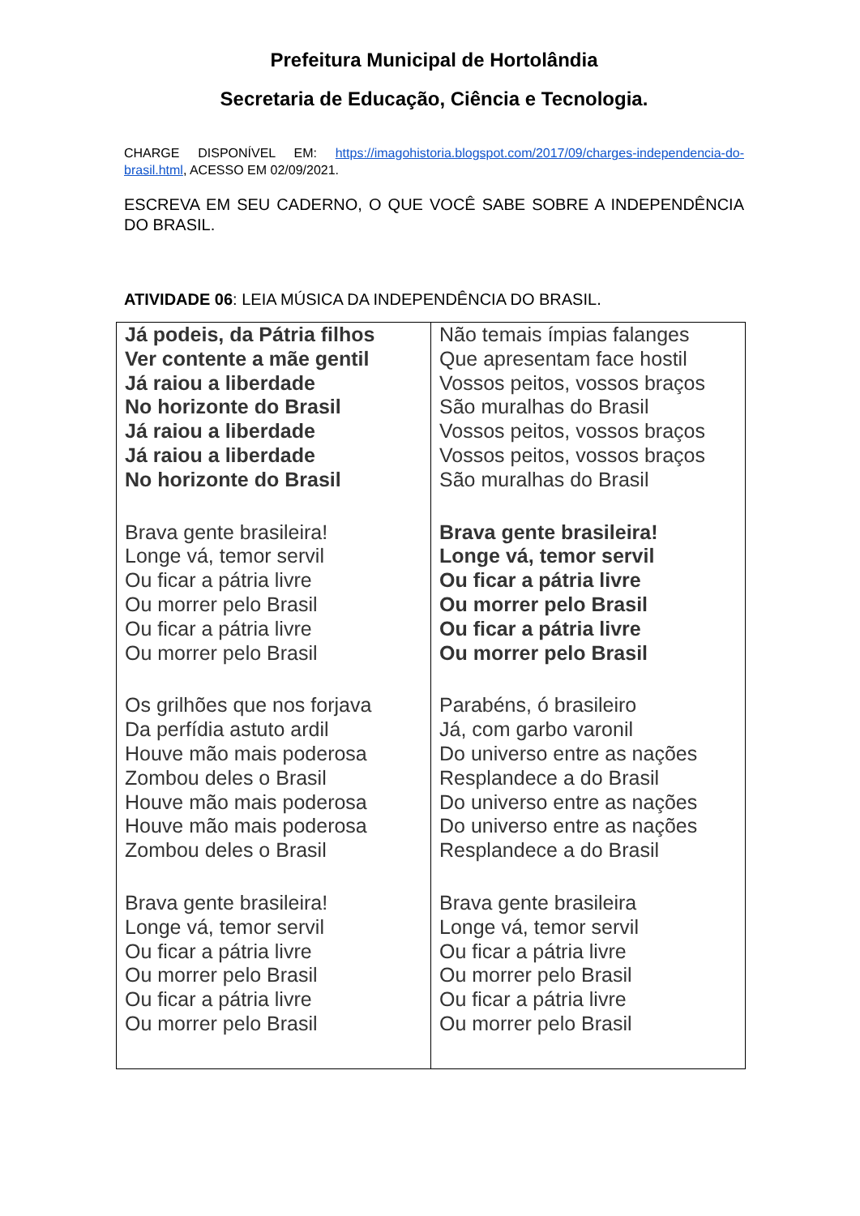Prefeitura Municipal de Hortolândia
Secretaria de Educação, Ciência e Tecnologia.
CHARGE DISPONÍVEL EM: https://imagohistoria.blogspot.com/2017/09/charges-independencia-do-brasil.html, ACESSO EM 02/09/2021.
ESCREVA EM SEU CADERNO, O QUE VOCÊ SABE SOBRE A INDEPENDÊNCIA DO BRASIL.
ATIVIDADE 06: LEIA MÚSICA DA INDEPENDÊNCIA DO BRASIL.
| Já podeis, da Pátria filhos Ver contente a mãe gentil Já raiou a liberdade No horizonte do Brasil Já raiou a liberdade Já raiou a liberdade No horizonte do Brasil Brava gente brasileira! Longe vá, temor servil Ou ficar a pátria livre Ou morrer pelo Brasil Ou ficar a pátria livre Ou morrer pelo Brasil Os grilhões que nos forjava Da perfídia astuto ardil Houve mão mais poderosa Zombou deles o Brasil Houve mão mais poderosa Houve mão mais poderosa Zombou deles o Brasil Brava gente brasileira! Longe vá, temor servil Ou ficar a pátria livre Ou morrer pelo Brasil Ou ficar a pátria livre Ou morrer pelo Brasil | Não temais ímpias falanges Que apresentam face hostil Vossos peitos, vossos braços São muralhas do Brasil Vossos peitos, vossos braços Vossos peitos, vossos braços São muralhas do Brasil Brava gente brasileira! Longe vá, temor servil Ou ficar a pátria livre Ou morrer pelo Brasil Ou ficar a pátria livre Ou morrer pelo Brasil Parabéns, ó brasileiro Já, com garbo varonil Do universo entre as nações Resplandece a do Brasil Do universo entre as nações Do universo entre as nações Resplandece a do Brasil Brava gente brasileira Longe vá, temor servil Ou ficar a pátria livre Ou morrer pelo Brasil Ou ficar a pátria livre Ou morrer pelo Brasil |